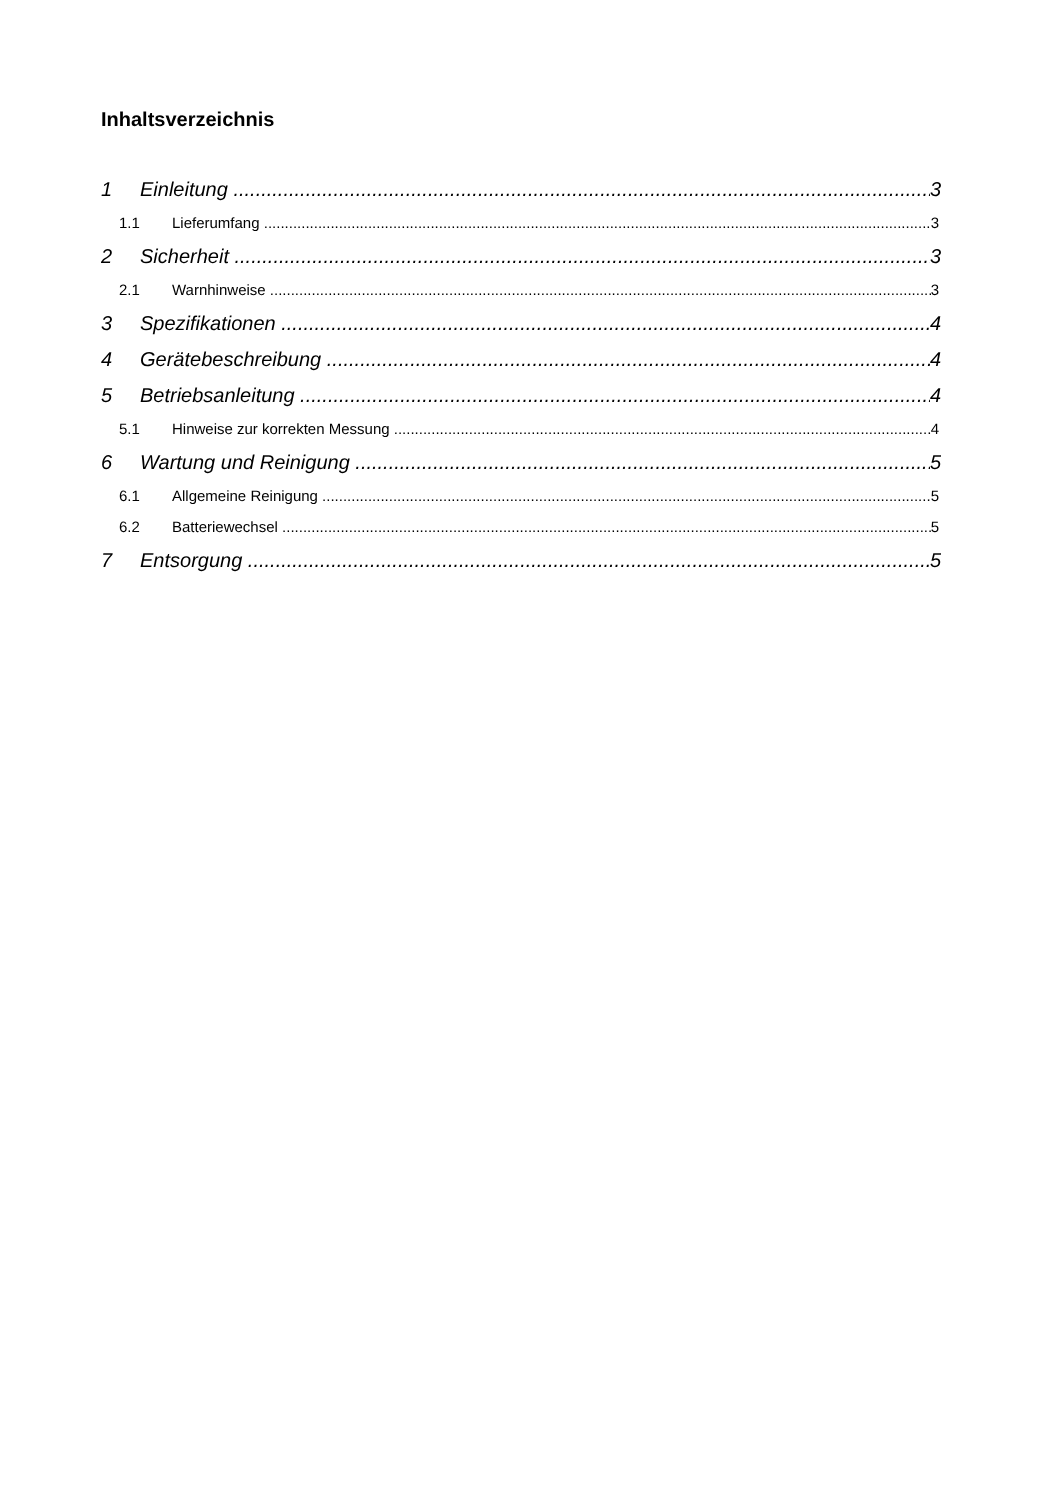Inhaltsverzeichnis
1 Einleitung 3
1.1 Lieferumfang 3
2 Sicherheit 3
2.1 Warnhinweise 3
3 Spezifikationen 4
4 Gerätebeschreibung 4
5 Betriebsanleitung 4
5.1 Hinweise zur korrekten Messung 4
6 Wartung und Reinigung 5
6.1 Allgemeine Reinigung 5
6.2 Batteriewechsel 5
7 Entsorgung 5